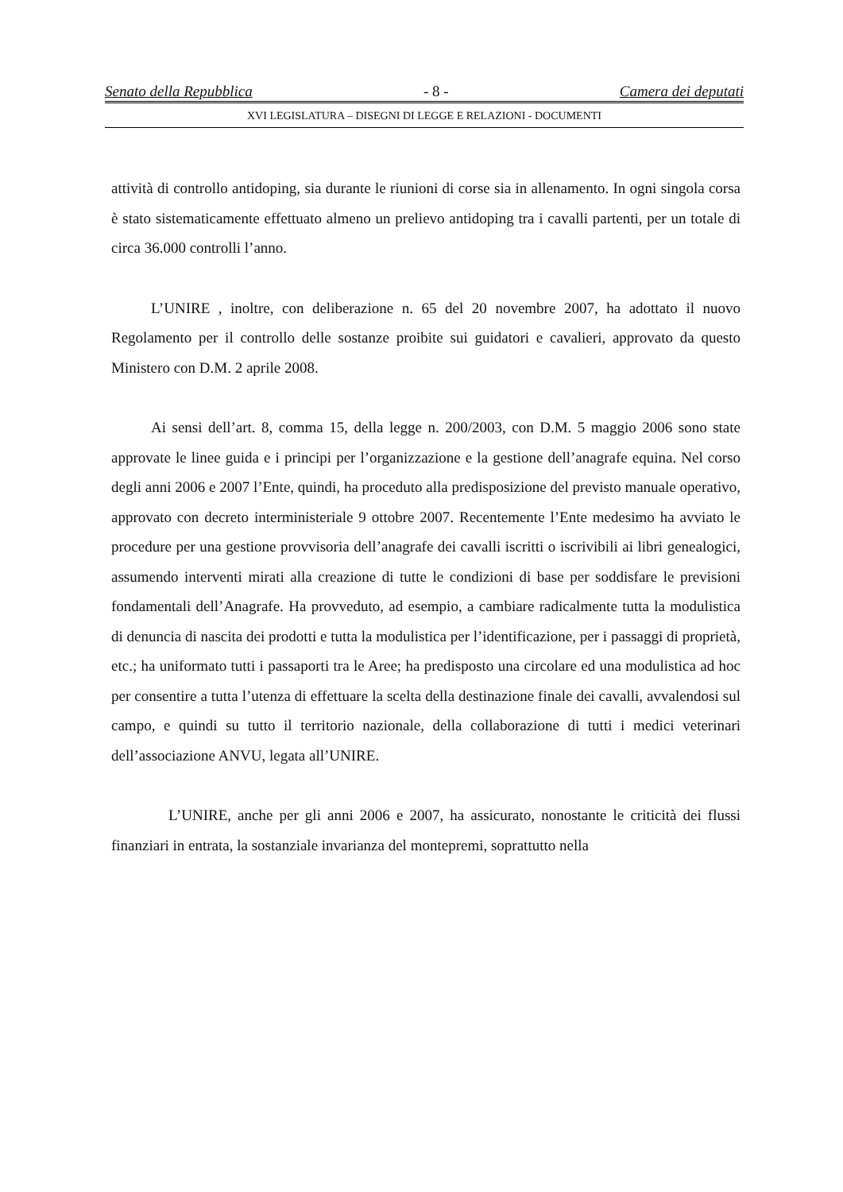Senato della Repubblica - 8 - Camera dei deputati
XVI LEGISLATURA – DISEGNI DI LEGGE E RELAZIONI - DOCUMENTI
attività di controllo antidoping, sia durante le riunioni di corse sia in allenamento. In ogni singola corsa è stato sistematicamente effettuato almeno un prelievo antidoping tra i cavalli partenti, per un totale di circa 36.000 controlli l’anno.
L’UNIRE , inoltre, con deliberazione n. 65 del 20 novembre 2007, ha adottato il nuovo Regolamento per il controllo delle sostanze proibite sui guidatori e cavalieri, approvato da questo Ministero con D.M. 2 aprile 2008.
Ai sensi dell’art. 8, comma 15, della legge n. 200/2003, con D.M. 5 maggio 2006 sono state approvate le linee guida e i principi per l’organizzazione e la gestione dell’anagrafe equina. Nel corso degli anni 2006 e 2007 l’Ente, quindi, ha proceduto alla predisposizione del previsto manuale operativo, approvato con decreto interministeriale 9 ottobre 2007. Recentemente l’Ente medesimo ha avviato le procedure per una gestione provvisoria dell’anagrafe dei cavalli iscritti o iscrivibili ai libri genealogici, assumendo interventi mirati alla creazione di tutte le condizioni di base per soddisfare le previsioni fondamentali dell’Anagrafe. Ha provveduto, ad esempio, a cambiare radicalmente tutta la modulistica di denuncia di nascita dei prodotti e tutta la modulistica per l’identificazione, per i passaggi di proprietà, etc.; ha uniformato tutti i passaporti tra le Aree; ha predisposto una circolare ed una modulistica ad hoc per consentire a tutta l’utenza di effettuare la scelta della destinazione finale dei cavalli, avvalendosi sul campo, e quindi su tutto il territorio nazionale, della collaborazione di tutti i medici veterinari dell’associazione ANVU, legata all’UNIRE.
L’UNIRE, anche per gli anni 2006 e 2007, ha assicurato, nonostante le criticità dei flussi finanziari in entrata, la sostanziale invarianza del montepremi, soprattutto nella